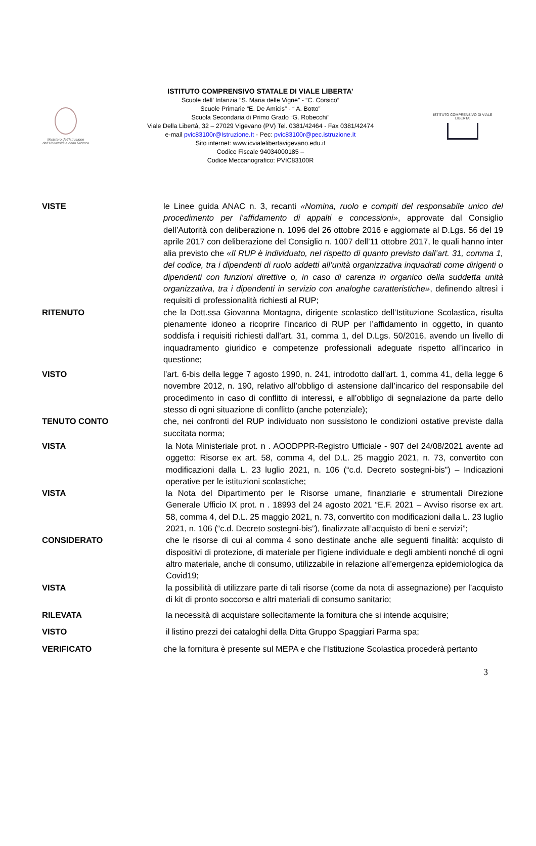Ministero dell'Istruzione dell'Università e della Ricerca
ISTITUTO COMPRENSIVO STATALE DI VIALE LIBERTA’
Scuole dell’ Infanzia “S. Maria delle Vigne” - “C. Corsico”
Scuole Primarie “E. De Amicis” - “ A. Botto”
Scuola Secondaria di Primo Grado “G. Robecchi”
Viale Della Libertà, 32 – 27029 Vigevano (PV) Tel. 0381/42464 - Fax 0381/42474
e-mail pvic83100r@Istruzione.It - Pec: pvic83100r@pec.istruzione.It
Sito internet: www.icvialelibertavigevano.edu.it
Codice Fiscale 94034000185 –
Codice Meccanografico: PVIC83100R
ISTITUTO COMPRENSIVO DI VIALE LIBERTA'
VISTE le Linee guida ANAC n. 3, recanti «Nomina, ruolo e compiti del responsabile unico del procedimento per l’affidamento di appalti e concessioni», approvate dal Consiglio dell’Autorità con deliberazione n. 1096 del 26 ottobre 2016 e aggiornate al D.Lgs. 56 del 19 aprile 2017 con deliberazione del Consiglio n. 1007 dell’11 ottobre 2017, le quali hanno inter alia previsto che «Il RUP è individuato, nel rispetto di quanto previsto dall’art. 31, comma 1, del codice, tra i dipendenti di ruolo addetti all’unità organizzativa inquadrati come dirigenti o dipendenti con funzioni direttive o, in caso di carenza in organico della suddetta unità organizzativa, tra i dipendenti in servizio con analoghe caratteristiche», definendo altresì i requisiti di professionalità richiesti al RUP;
RITENUTO che la Dott.ssa Giovanna Montagna, dirigente scolastico dell’Istituzione Scolastica, risulta pienamente idoneo a ricoprire l’incarico di RUP per l’affidamento in oggetto, in quanto soddisfa i requisiti richiesti dall’art. 31, comma 1, del D.Lgs. 50/2016, avendo un livello di inquadramento giuridico e competenze professionali adeguate rispetto all’incarico in questione;
VISTO l’art. 6-bis della legge 7 agosto 1990, n. 241, introdotto dall'art. 1, comma 41, della legge 6 novembre 2012, n. 190, relativo all’obbligo di astensione dall’incarico del responsabile del procedimento in caso di conflitto di interessi, e all’obbligo di segnalazione da parte dello stesso di ogni situazione di conflitto (anche potenziale);
TENUTO CONTO che, nei confronti del RUP individuato non sussistono le condizioni ostative previste dalla succitata norma;
VISTA la Nota Ministeriale prot. n . AOODPPR-Registro Ufficiale - 907 del 24/08/2021 avente ad oggetto: Risorse ex art. 58, comma 4, del D.L. 25 maggio 2021, n. 73, convertito con modificazioni dalla L. 23 luglio 2021, n. 106 (“c.d. Decreto sostegni-bis”) – Indicazioni operative per le istituzioni scolastiche;
VISTA la Nota del Dipartimento per le Risorse umane, finanziarie e strumentali Direzione Generale Ufficio IX prot. n . 18993 del 24 agosto 2021 “E.F. 2021 – Avviso risorse ex art. 58, comma 4, del D.L. 25 maggio 2021, n. 73, convertito con modificazioni dalla L. 23 luglio 2021, n. 106 (“c.d. Decreto sostegni-bis”), finalizzate all’acquisto di beni e servizi”;
CONSIDERATO che le risorse di cui al comma 4 sono destinate anche alle seguenti finalità: acquisto di dispositivi di protezione, di materiale per l’igiene individuale e degli ambienti nonché di ogni altro materiale, anche di consumo, utilizzabile in relazione all’emergenza epidemiologica da Covid19;
VISTA la possibilità di utilizzare parte di tali risorse (come da nota di assegnazione) per l’acquisto di kit di pronto soccorso e altri materiali di consumo sanitario;
RILEVATA la necessità di acquistare sollecitamente la fornitura che si intende acquisire;
VISTO il listino prezzi dei cataloghi della Ditta Gruppo Spaggiari Parma spa;
VERIFICATO che la fornitura è presente sul MEPA e che l’Istituzione Scolastica procederà pertanto
3